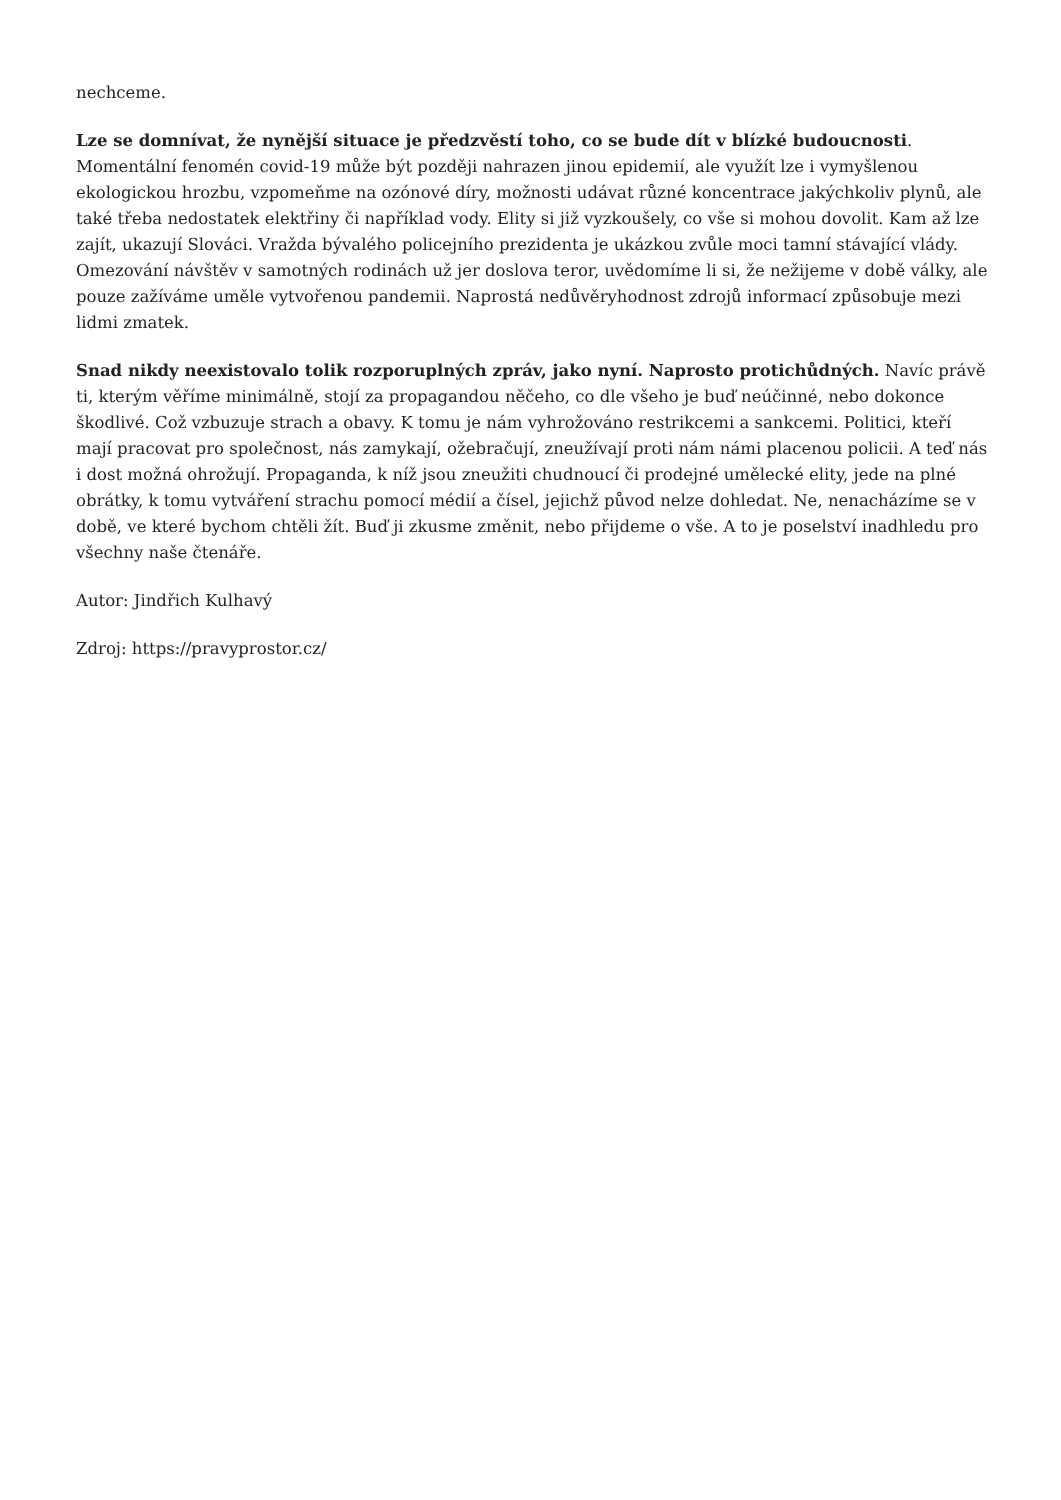nechceme.
Lze se domnívat, že nynější situace je předzvěstí toho, co se bude dít v blízké budoucnosti. Momentální fenomén covid-19 může být později nahrazen jinou epidemií, ale využít lze i vymyšlenou ekologickou hrozbu, vzpomeňme na ozónové díry, možnosti udávat různé koncentrace jakýchkoliv plynů, ale také třeba nedostatek elektřiny či například vody. Elity si již vyzkoušely, co vše si mohou dovolit. Kam až lze zajít, ukazují Slováci. Vražda bývalého policejního prezidenta je ukázkou zvůle moci tamní stávající vlády. Omezování návštěv v samotných rodinách už jer doslova teror, uvědomíme li si, že nežijeme v době války, ale pouze zažíváme uměle vytvořenou pandemii. Naprostá nedůvěryhodnost zdrojů informací způsobuje mezi lidmi zmatek.
Snad nikdy neexistovalo tolik rozporuplných zpráv, jako nyní. Naprosto protichůdných. Navíc právě ti, kterým věříme minimálně, stojí za propagandou něčeho, co dle všeho je buď neúčinné, nebo dokonce škodlivé. Což vzbuzuje strach a obavy. K tomu je nám vyhrožováno restrikcemi a sankcemi. Politici, kteří mají pracovat pro společnost, nás zamykají, ožebračují, zneužívají proti nám námi placenou policii. A teď nás i dost možná ohrožují. Propaganda, k níž jsou zneužiti chudnoucí či prodejné umělecké elity, jede na plné obrátky, k tomu vytváření strachu pomocí médií a čísel, jejichž původ nelze dohledat. Ne, nenacházíme se v době, ve které bychom chtěli žít. Buď ji zkusme změnit, nebo přijdeme o vše. A to je poselství inadhledu pro všechny naše čtenáře.
Autor: Jindřich Kulhavý
Zdroj: https://pravyprostor.cz/